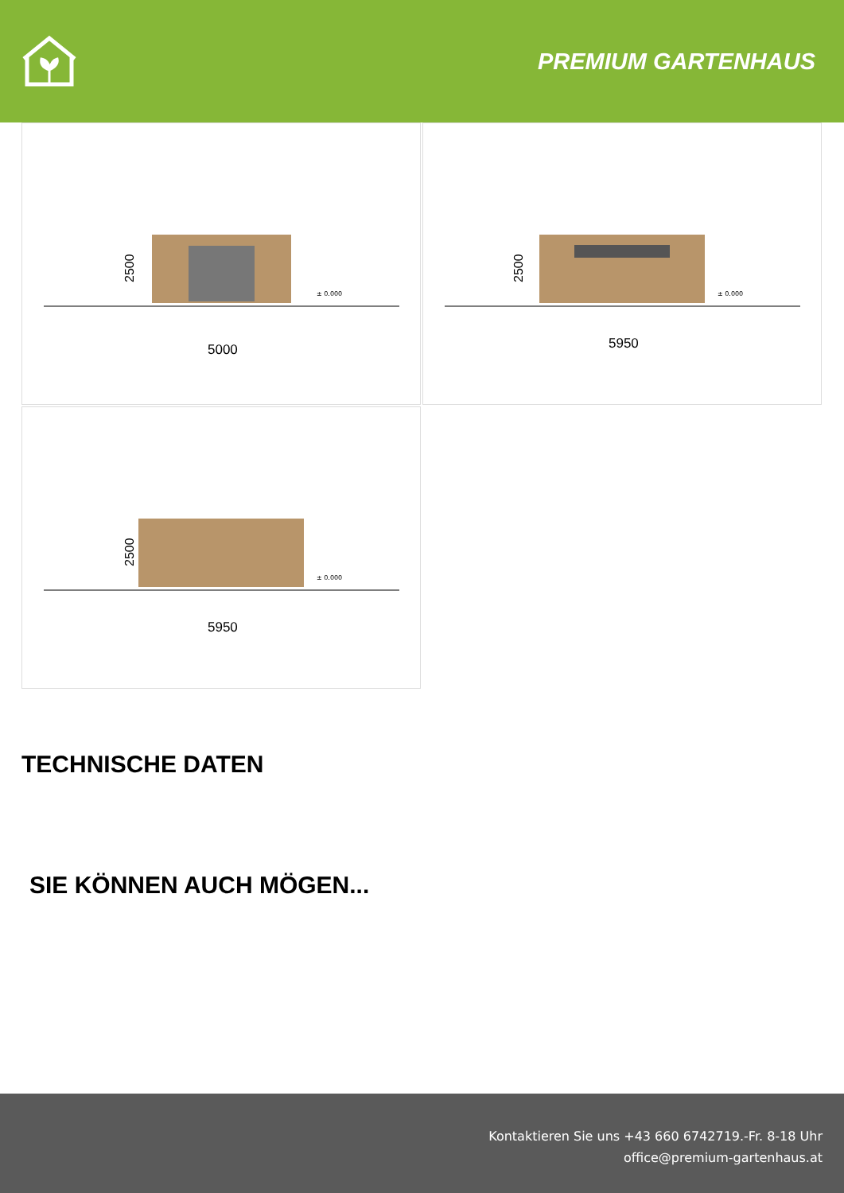PREMIUM GARTENHAUS
2500
5000
± 0.000
2500
5950
± 0.000
2500
5950
± 0.000
TECHNISCHE DATEN
SIE KÖNNEN AUCH MÖGEN...
Kontaktieren Sie uns +43 660 6742719.-Fr. 8-18 Uhr
office@premium-gartenhaus.at